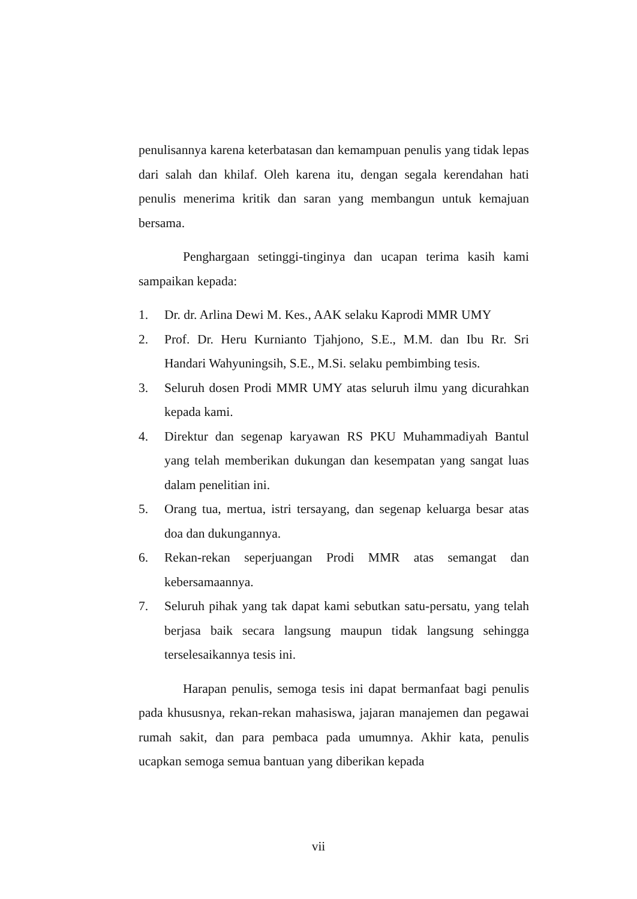penulisannya karena keterbatasan dan kemampuan penulis yang tidak lepas dari salah dan khilaf. Oleh karena itu, dengan segala kerendahan hati penulis menerima kritik dan saran yang membangun untuk kemajuan bersama.
Penghargaan setinggi-tinginya dan ucapan terima kasih kami sampaikan kepada:
1. Dr. dr. Arlina Dewi M. Kes., AAK selaku Kaprodi MMR UMY
2. Prof. Dr. Heru Kurnianto Tjahjono, S.E., M.M. dan Ibu Rr. Sri Handari Wahyuningsih, S.E., M.Si. selaku pembimbing tesis.
3. Seluruh dosen Prodi MMR UMY atas seluruh ilmu yang dicurahkan kepada kami.
4. Direktur dan segenap karyawan RS PKU Muhammadiyah Bantul yang telah memberikan dukungan dan kesempatan yang sangat luas dalam penelitian ini.
5. Orang tua, mertua, istri tersayang, dan segenap keluarga besar atas doa dan dukungannya.
6. Rekan-rekan seperjuangan Prodi MMR atas semangat dan kebersamaannya.
7. Seluruh pihak yang tak dapat kami sebutkan satu-persatu, yang telah berjasa baik secara langsung maupun tidak langsung sehingga terselesaikannya tesis ini.
Harapan penulis, semoga tesis ini dapat bermanfaat bagi penulis pada khususnya, rekan-rekan mahasiswa, jajaran manajemen dan pegawai rumah sakit, dan para pembaca pada umumnya. Akhir kata, penulis ucapkan semoga semua bantuan yang diberikan kepada
vii